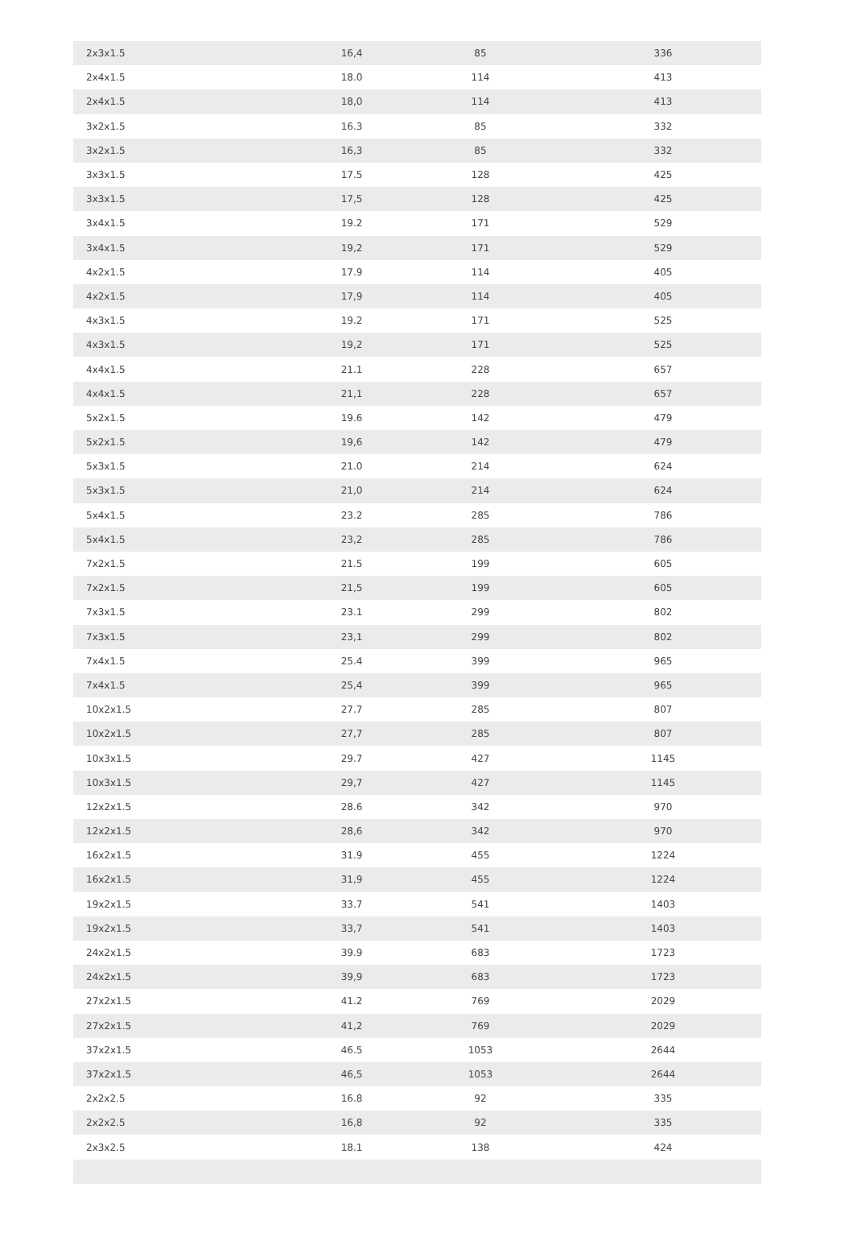| 2x3x1.5 | 16,4 | 85 | 336 |
| 2x4x1.5 | 18.0 | 114 | 413 |
| 2x4x1.5 | 18,0 | 114 | 413 |
| 3x2x1.5 | 16.3 | 85 | 332 |
| 3x2x1.5 | 16,3 | 85 | 332 |
| 3x3x1.5 | 17.5 | 128 | 425 |
| 3x3x1.5 | 17,5 | 128 | 425 |
| 3x4x1.5 | 19.2 | 171 | 529 |
| 3x4x1.5 | 19,2 | 171 | 529 |
| 4x2x1.5 | 17.9 | 114 | 405 |
| 4x2x1.5 | 17,9 | 114 | 405 |
| 4x3x1.5 | 19.2 | 171 | 525 |
| 4x3x1.5 | 19,2 | 171 | 525 |
| 4x4x1.5 | 21.1 | 228 | 657 |
| 4x4x1.5 | 21,1 | 228 | 657 |
| 5x2x1.5 | 19.6 | 142 | 479 |
| 5x2x1.5 | 19,6 | 142 | 479 |
| 5x3x1.5 | 21.0 | 214 | 624 |
| 5x3x1.5 | 21,0 | 214 | 624 |
| 5x4x1.5 | 23.2 | 285 | 786 |
| 5x4x1.5 | 23,2 | 285 | 786 |
| 7x2x1.5 | 21.5 | 199 | 605 |
| 7x2x1.5 | 21,5 | 199 | 605 |
| 7x3x1.5 | 23.1 | 299 | 802 |
| 7x3x1.5 | 23,1 | 299 | 802 |
| 7x4x1.5 | 25.4 | 399 | 965 |
| 7x4x1.5 | 25,4 | 399 | 965 |
| 10x2x1.5 | 27.7 | 285 | 807 |
| 10x2x1.5 | 27,7 | 285 | 807 |
| 10x3x1.5 | 29.7 | 427 | 1145 |
| 10x3x1.5 | 29,7 | 427 | 1145 |
| 12x2x1.5 | 28.6 | 342 | 970 |
| 12x2x1.5 | 28,6 | 342 | 970 |
| 16x2x1.5 | 31.9 | 455 | 1224 |
| 16x2x1.5 | 31,9 | 455 | 1224 |
| 19x2x1.5 | 33.7 | 541 | 1403 |
| 19x2x1.5 | 33,7 | 541 | 1403 |
| 24x2x1.5 | 39.9 | 683 | 1723 |
| 24x2x1.5 | 39,9 | 683 | 1723 |
| 27x2x1.5 | 41.2 | 769 | 2029 |
| 27x2x1.5 | 41,2 | 769 | 2029 |
| 37x2x1.5 | 46.5 | 1053 | 2644 |
| 37x2x1.5 | 46,5 | 1053 | 2644 |
| 2x2x2.5 | 16.8 | 92 | 335 |
| 2x2x2.5 | 16,8 | 92 | 335 |
| 2x3x2.5 | 18.1 | 138 | 424 |